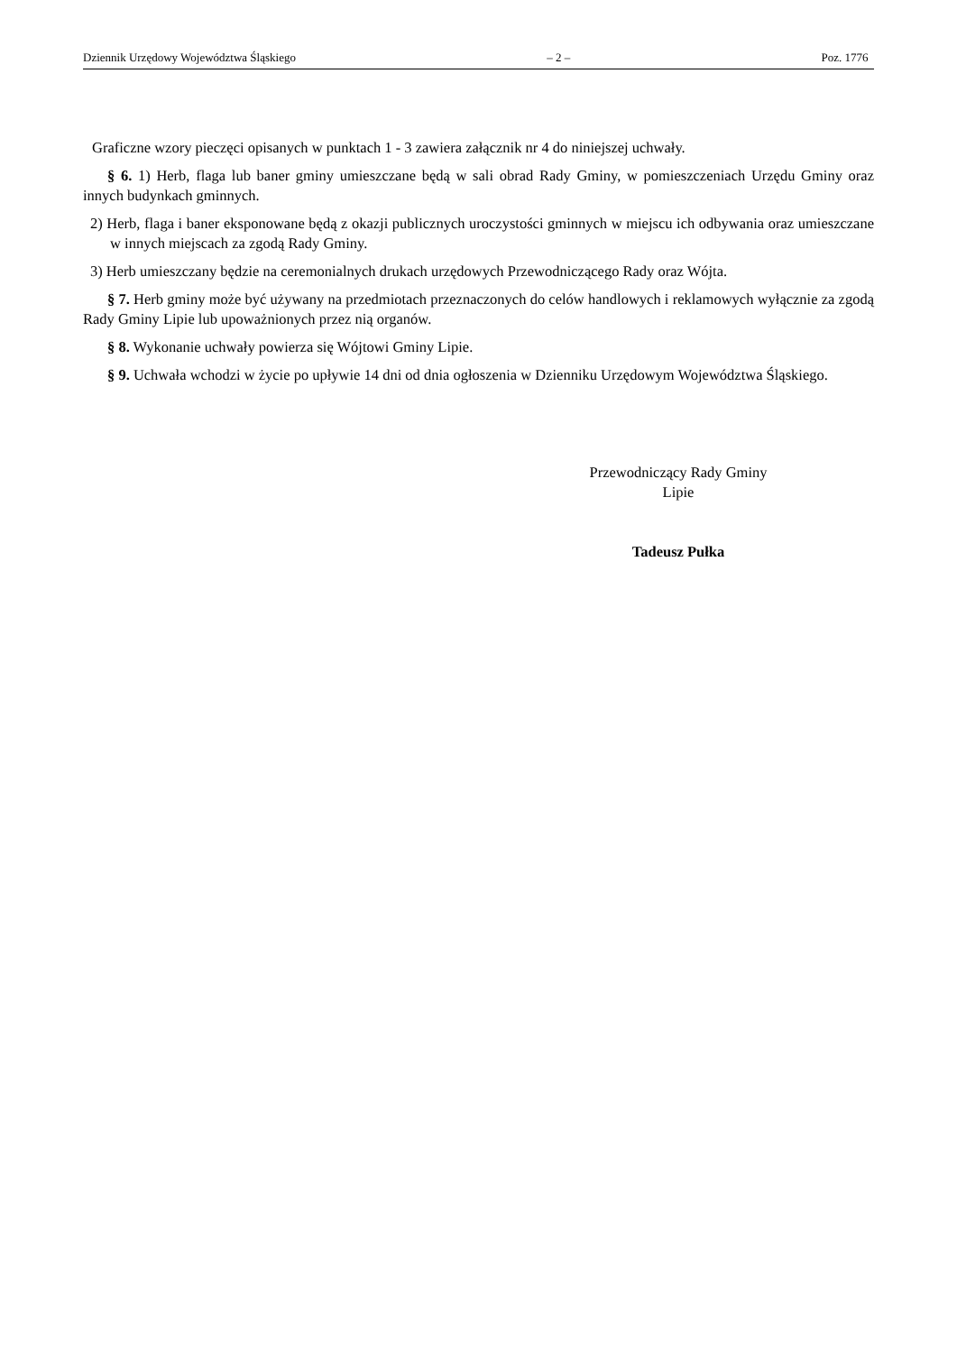Dziennik Urzędowy Województwa Śląskiego – 2 – Poz. 1776
Graficzne wzory pieczęci opisanych w punktach 1 - 3 zawiera załącznik nr 4 do niniejszej uchwały.
§ 6. 1) Herb, flaga lub baner gminy umieszczane będą w sali obrad Rady Gminy, w pomieszczeniach Urzędu Gminy oraz innych budynkach gminnych.
2) Herb, flaga i baner eksponowane będą z okazji publicznych uroczystości gminnych w miejscu ich odbywania oraz umieszczane w innych miejscach za zgodą Rady Gminy.
3) Herb umieszczany będzie na ceremonialnych drukach urzędowych Przewodniczącego Rady oraz Wójta.
§ 7. Herb gminy może być używany na przedmiotach przeznaczonych do celów handlowych i reklamowych wyłącznie za zgodą Rady Gminy Lipie lub upoważnionych przez nią organów.
§ 8. Wykonanie uchwały powierza się Wójtowi Gminy Lipie.
§ 9. Uchwała wchodzi w życie po upływie 14 dni od dnia ogłoszenia w Dzienniku Urzędowym Województwa Śląskiego.
Przewodniczący Rady Gminy
Lipie
Tadeusz Pułka